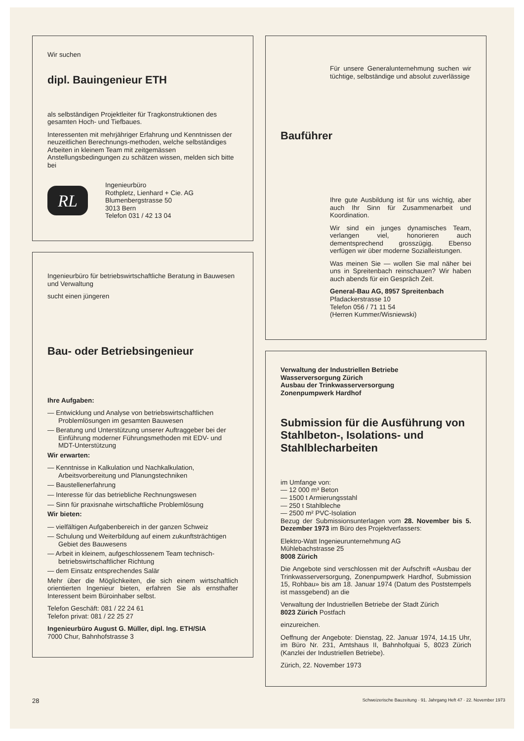Wir suchen
dipl. Bauingenieur ETH
als selbständigen Projektleiter für Tragkonstruktionen des gesamten Hoch- und Tiefbaues.
Interessenten mit mehrjähriger Erfahrung und Kenntnissen der neuzeitlichen Berechnungs-methoden, welche selbständiges Arbeiten in kleinem Team mit zeitgemässen Anstellungsbedingungen zu schätzen wissen, melden sich bitte bei
RL
Ingenieurbüro
Rothpletz, Lienhard + Cie. AG
Blumenbergstrasse 50
3013 Bern
Telefon 031 / 42 13 04
Ingenieurbüro für betriebswirtschaftliche Beratung in Bauwesen und Verwaltung
sucht einen jüngeren
Bau- oder Betriebsingenieur
Ihre Aufgaben:
— Entwicklung und Analyse von betriebswirtschaftlichen Problemlösungen im gesamten Bauwesen
— Beratung und Unterstützung unserer Auftraggeber bei der Einführung moderner Führungsmethoden mit EDV- und MDT-Unterstützung
Wir erwarten:
— Kenntnisse in Kalkulation und Nachkalkulation, Arbeitsvorbereitung und Planungstechniken
— Baustellenerfahrung
— Interesse für das betriebliche Rechnungswesen
— Sinn für praxisnahe wirtschaftliche Problemlösung
Wir bieten:
— vielfältigen Aufgabenbereich in der ganzen Schweiz
— Schulung und Weiterbildung auf einem zukunftsträchtigen Gebiet des Bauwesens
— Arbeit in kleinem, aufgeschlossenem Team technisch-betriebswirtschaftlicher Richtung
— dem Einsatz entsprechendes Salär
Mehr über die Möglichkeiten, die sich einem wirtschaftlich orientierten Ingenieur bieten, erfahren Sie als ernsthafter Interessent beim Büroinhaber selbst.
Telefon Geschäft: 081 / 22 24 61
Telefon privat: 081 / 22 25 27
Ingenieurbüro August G. Müller, dipl. Ing. ETH/SIA
7000 Chur, Bahnhofstrasse 3
Für unsere Generalunternehmung suchen wir tüchtige, selbständige und absolut zuverlässige
Bauführer
Ihre gute Ausbildung ist für uns wichtig, aber auch Ihr Sinn für Zusammenarbeit und Koordination.
Wir sind ein junges dynamisches Team, verlangen viel, honorieren auch dementsprechend grosszügig. Ebenso verfügen wir über moderne Sozialleistungen.
Was meinen Sie — wollen Sie mal näher bei uns in Spreitenbach reinschauen? Wir haben auch abends für ein Gespräch Zeit.
General-Bau AG, 8957 Spreitenbach
Pfadackerstrasse 10
Telefon 056 / 71 11 54
(Herren Kummer/Wisniewski)
Verwaltung der Industriellen Betriebe
Wasserversorgung Zürich
Ausbau der Trinkwasserversorgung
Zonenpumpwerk Hardhof
Submission für die Ausführung von Stahlbeton-, Isolations- und Stahlblecharbeiten
im Umfange von:
— 12 000 m³ Beton
— 1500 t Armierungsstahl
— 250 t Stahlbleche
— 2500 m² PVC-Isolation
Bezug der Submissionsunterlagen vom 28. November bis 5. Dezember 1973 im Büro des Projektverfassers:
Elektro-Watt Ingenieurunternehmung AG
Mühlebachstrasse 25
8008 Zürich
Die Angebote sind verschlossen mit der Aufschrift «Ausbau der Trinkwasserversorgung, Zonenpumpwerk Hardhof, Submission 15, Rohbau» bis am 18. Januar 1974 (Datum des Poststempels ist massgebend) an die
Verwaltung der Industriellen Betriebe der Stadt Zürich
8023 Zürich Postfach
einzureichen.
Oeffnung der Angebote: Dienstag, 22. Januar 1974, 14.15 Uhr, im Büro Nr. 231, Amtshaus II, Bahnhofquai 5, 8023 Zürich (Kanzlei der Industriellen Betriebe).
Zürich, 22. November 1973
28 Schweizerische Bauzeitung · 91. Jahrgang Heft 47 · 22. November 1973